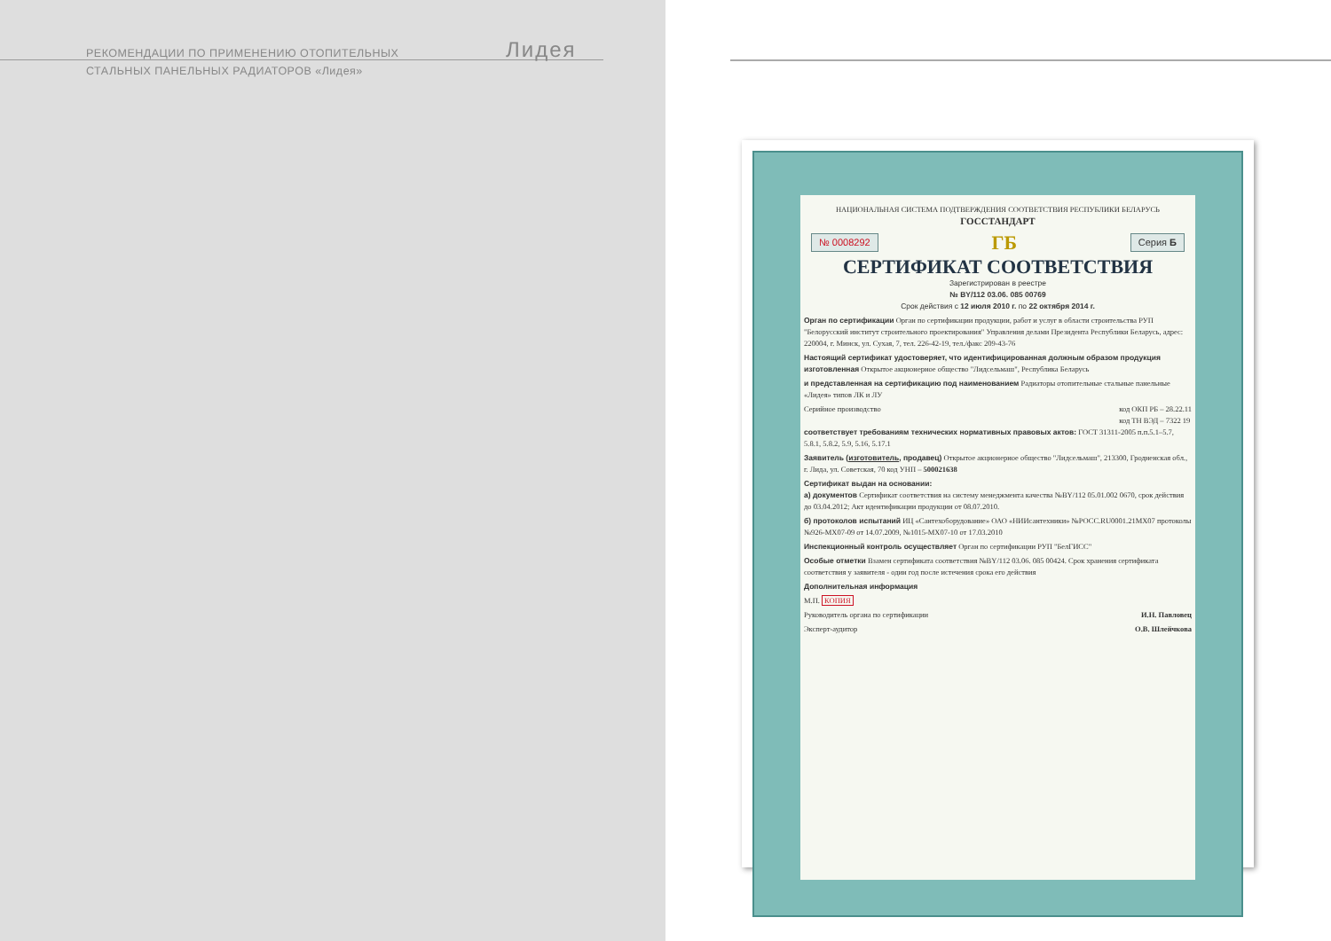РЕКОМЕНДАЦИИ ПО ПРИМЕНЕНИЮ ОТОПИТЕЛЬНЫХ
СТАЛЬНЫХ ПАНЕЛЬНЫХ РАДИАТОРОВ «Лидея»
Лидея
НАЦИОНАЛЬНАЯ СИСТЕМА ПОДТВЕРЖДЕНИЯ СООТВЕТСТВИЯ РЕСПУБЛИКИ БЕЛАРУСЬ
ГОССТАНДАРТ
№ 0008292 ГБ Серия Б
СЕРТИФИКАТ СООТВЕТСТВИЯ
Зарегистрирован в реестре
№ BY/112 03.06. 085 00769
Срок действия с 12 июля 2010 г. по 22 октября 2014 г.
Орган по сертификации Орган по сертификации продукции, работ и услуг в области строительства РУП "Белорусский институт строительного проектирования" Управления делами Президента Республики Беларусь, адрес: 220004, г. Минск, ул. Сухая, 7, тел. 226-42-19, тел./факс 209-43-76
Настоящий сертификат удостоверяет, что идентифицированная должным образом продукция изготовленная Открытое акционерное общество "Лидсельмаш", Республика Беларусь
и представленная на сертификацию под наименованием Радиаторы отопительные стальные панельные «Лидея» типов ЛК и ЛУ
Серийное производство код ОКП РБ – 28.22.11
код ТН ВЭД – 7322 19
соответствует требованиям технических нормативных правовых актов: ГОСТ 31311-2005 п.п.5.1–5.7, 5.8.1, 5.8.2, 5.9, 5.16, 5.17.1
Заявитель (изготовитель, продавец) Открытое акционерное общество "Лидсельмаш", 213300, Гродненская обл., г. Лида, ул. Советская, 70 код УНП – 500021638
Сертификат выдан на основании:
а) документов Сертификат соответствия на систему менеджмента качества №BY/112 05.01.002 0670, срок действия до 03.04.2012; Акт идентификации продукции от 08.07.2010.
б) протоколов испытаний ИЦ «Сантехоборудование» ОАО «НИИсантехники» №РОСС.RU0001.21МХ07 протоколы №926-МХ07-09 от 14.07.2009, №1015-МХ07-10 от 17.03.2010
Инспекционный контроль осуществляет Орган по сертификации РУП "БелГИСС"
Особые отметки Взамен сертификата соответствия №BY/112 03.06. 085 00424. Срок хранения сертификата соответствия у заявителя - один год после истечения срока его действия
Дополнительная информация
М.П. КОПИЯ
Руководитель органа по сертификации И.Н. Павловец
Эксперт-аудитор О.В. Шлейчкова